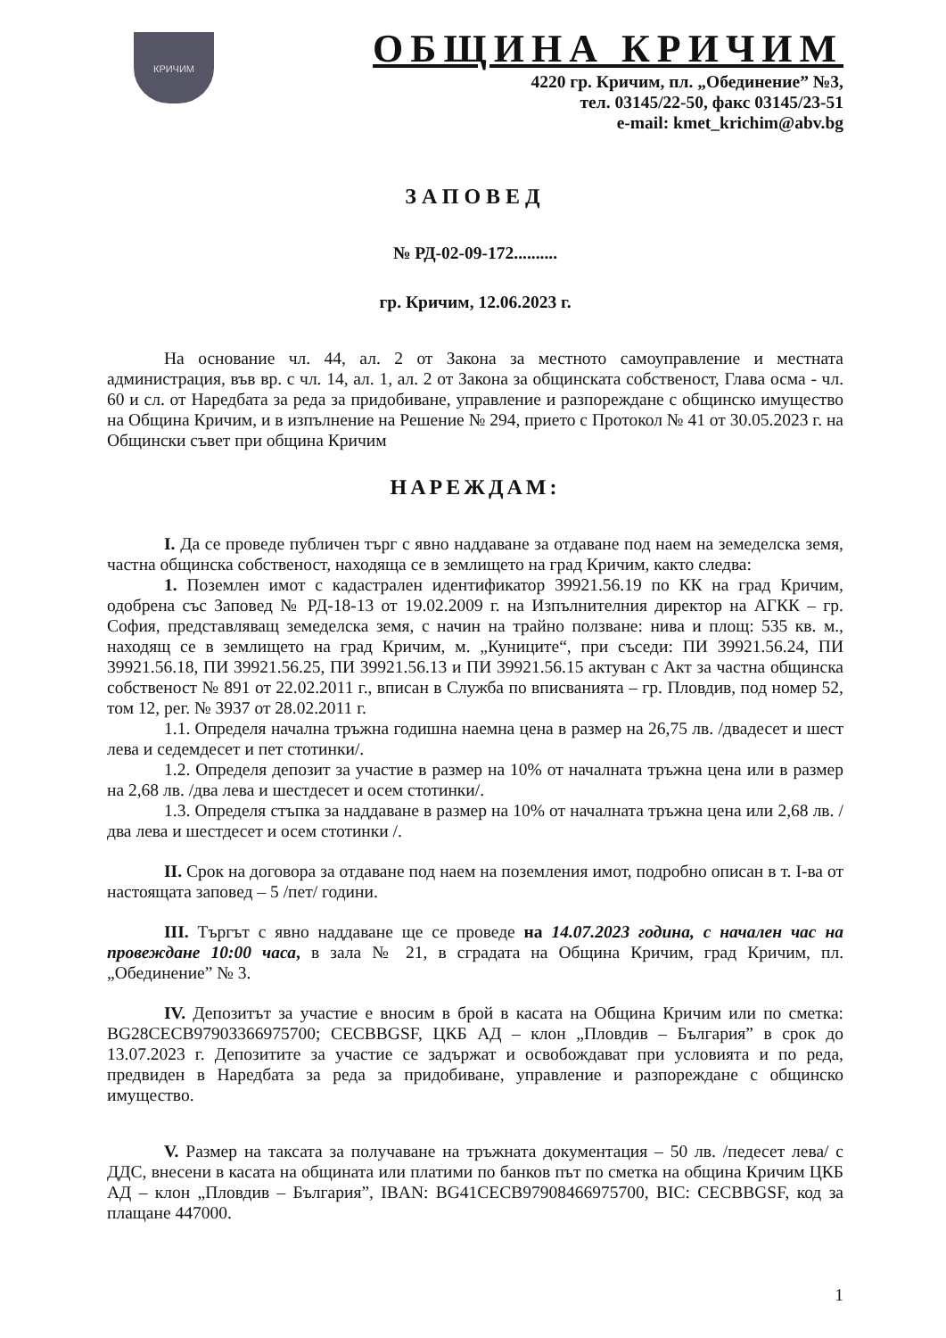КРИЧИМ
ОБЩИНА КРИЧИМ
4220 гр. Кричим, пл. „Обединение” №3,
тел. 03145/22-50, факс 03145/23-51
e-mail: kmet_krichim@abv.bg
ЗАПОВЕД
№ РД-02-09-172..........
гр. Кричим, 12.06.2023 г.
На основание чл. 44, ал. 2 от Закона за местното самоуправление и местната администрация, във вр. с чл. 14, ал. 1, ал. 2 от Закона за общинската собственост, Глава осма - чл. 60 и сл. от Наредбата за реда за придобиване, управление и разпореждане с общинско имущество на Община Кричим, и в изпълнение на Решение № 294, прието с Протокол № 41 от 30.05.2023 г. на Общински съвет при община Кричим
НАРЕЖДАМ:
I. Да се проведе публичен търг с явно наддаване за отдаване под наем на земеделска земя, частна общинска собственост, находяща се в землището на град Кричим, както следва:
1. Поземлен имот с кадастрален идентификатор 39921.56.19 по КК на град Кричим, одобрена със Заповед № РД-18-13 от 19.02.2009 г. на Изпълнителния директор на АГКК – гр. София, представляващ земеделска земя, с начин на трайно ползване: нива и площ: 535 кв. м., находящ се в землището на град Кричим, м. „Куниците“, при съседи: ПИ 39921.56.24, ПИ 39921.56.18, ПИ 39921.56.25, ПИ 39921.56.13 и ПИ 39921.56.15 актуван с Акт за частна общинска собственост № 891 от 22.02.2011 г., вписан в Служба по вписванията – гр. Пловдив, под номер 52, том 12, рег. № 3937 от 28.02.2011 г.
1.1. Определя начална тръжна годишна наемна цена в размер на 26,75 лв. /двадесет и шест лева и седемдесет и пет стотинки/.
1.2. Определя депозит за участие в размер на 10% от началната тръжна цена или в размер на 2,68 лв. /два лева и шестдесет и осем стотинки/.
1.3. Определя стъпка за наддаване в размер на 10% от началната тръжна цена или 2,68 лв. / два лева и шестдесет и осем стотинки /.
II. Срок на договора за отдаване под наем на поземления имот, подробно описан в т. I-ва от настоящата заповед – 5 /пет/ години.
III. Търгът с явно наддаване ще се проведе на 14.07.2023 година, с начален час на провеждане 10:00 часа, в зала № 21, в сградата на Община Кричим, град Кричим, пл. „Обединение” № 3.
IV. Депозитът за участие е вносим в брой в касата на Община Кричим или по сметка: BG28CECB97903366975700; CECBBGSF, ЦКБ АД – клон „Пловдив – България” в срок до 13.07.2023 г. Депозитите за участие се задържат и освобождават при условията и по реда, предвиден в Наредбата за реда за придобиване, управление и разпореждане с общинско имущество.
V. Размер на таксата за получаване на тръжната документация – 50 лв. /педесет лева/ с ДДС, внесени в касата на общината или платими по банков път по сметка на община Кричим ЦКБ АД – клон „Пловдив – България”, IBAN: BG41CECB97908466975700, BIC: CECBBGSF, код за плащане 447000.
1